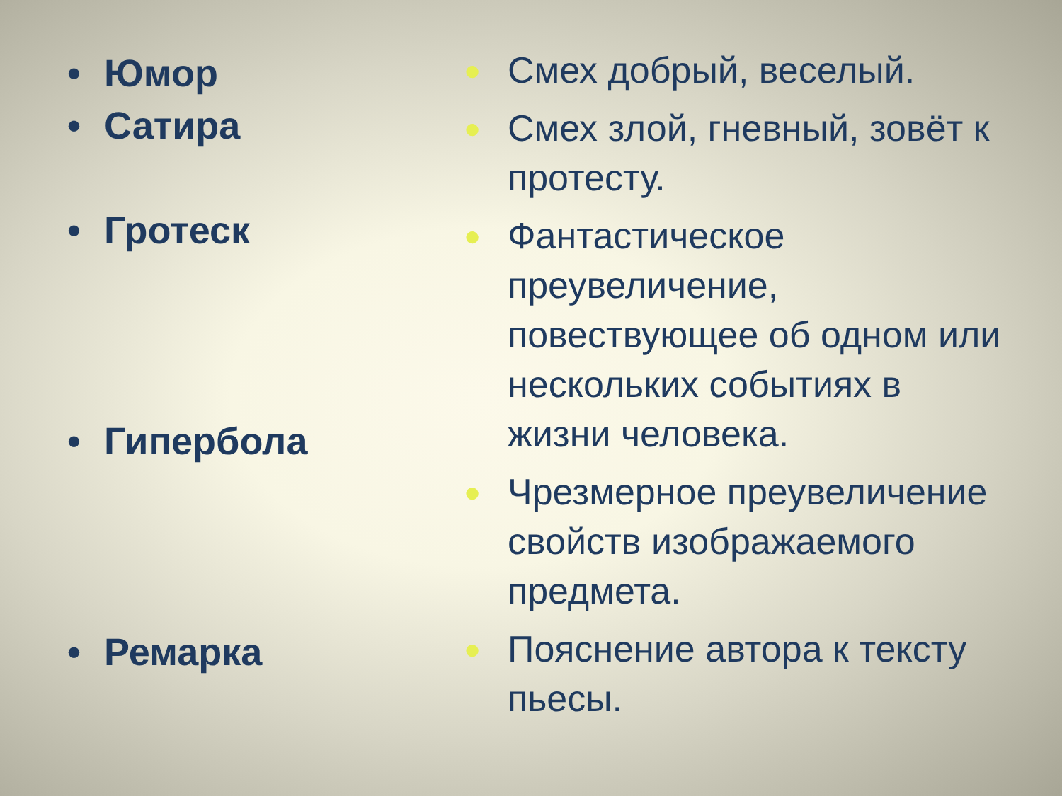• Юмор
• Сатира
• Гротеск
• Гипербола
• Ремарка
● Смех добрый, веселый.
● Смех злой, гневный, зовёт к протесту.
● Фантастическое преувеличение, повествующее об одном или нескольких событиях в жизни человека.
● Чрезмерное преувеличение свойств изображаемого предмета.
● Пояснение автора к тексту пьесы.